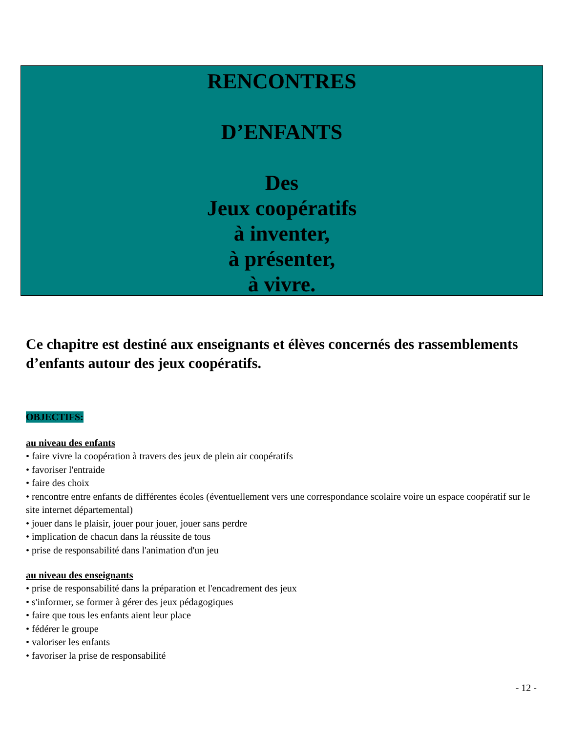RENCONTRES
D’ENFANTS
Des
Jeux coopératifs
à inventer,
à présenter,
à vivre.
Ce chapitre est destiné aux enseignants et élèves concernés des rassemblements d’enfants autour des jeux coopératifs.
OBJECTIFS:
au niveau des enfants
• faire vivre la coopération à travers des jeux de plein air coopératifs
• favoriser l'entraide
• faire des choix
• rencontre entre enfants de différentes écoles (éventuellement vers une correspondance scolaire voire un espace coopératif sur le site internet départemental)
• jouer dans le plaisir, jouer pour jouer, jouer sans perdre
• implication de chacun dans la réussite de tous
• prise de responsabilité dans l'animation d'un jeu
au niveau des enseignants
• prise de responsabilité dans la préparation et l'encadrement des jeux
• s'informer, se former à gérer des jeux pédagogiques
• faire que tous les enfants aient leur place
• fédérer le groupe
• valoriser les enfants
• favoriser la prise de responsabilité
- 12 -